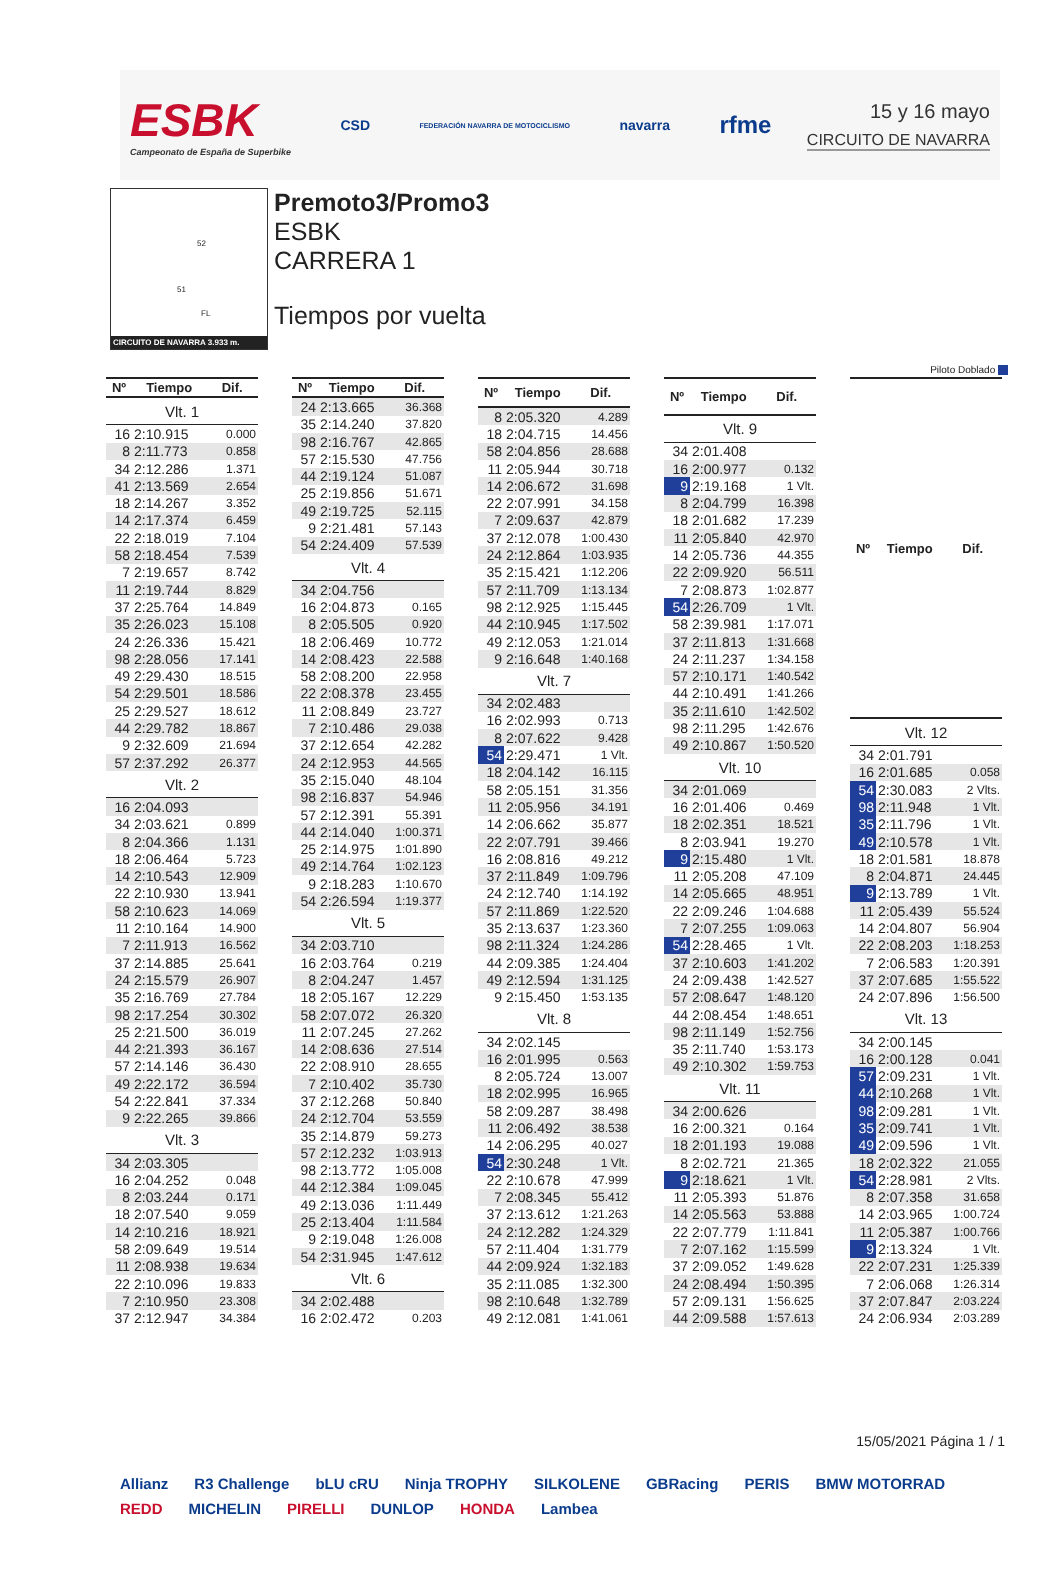ESBK
Campeonato de España de Superbike
CSD
FEDERACIÓN NAVARRA DE MOTOCICLISMO
navarra
rfme
15 y 16 mayo
CIRCUITO DE NAVARRA
52
51
FL
CIRCUITO DE NAVARRA 3.933 m.
Premoto3/Promo3
ESBK
CARRERA 1
Tiempos por vuelta
Piloto Doblado
| Nº | Tiempo | Dif. |
| --- | --- | --- |
| Vlt. 1 | | |
| 16 | 2:10.915 | 0.000 |
| 8 | 2:11.773 | 0.858 |
| 34 | 2:12.286 | 1.371 |
| 41 | 2:13.569 | 2.654 |
| 18 | 2:14.267 | 3.352 |
| 14 | 2:17.374 | 6.459 |
| 22 | 2:18.019 | 7.104 |
| 58 | 2:18.454 | 7.539 |
| 7 | 2:19.657 | 8.742 |
| 11 | 2:19.744 | 8.829 |
| 37 | 2:25.764 | 14.849 |
| 35 | 2:26.023 | 15.108 |
| 24 | 2:26.336 | 15.421 |
| 98 | 2:28.056 | 17.141 |
| 49 | 2:29.430 | 18.515 |
| 54 | 2:29.501 | 18.586 |
| 25 | 2:29.527 | 18.612 |
| 44 | 2:29.782 | 18.867 |
| 9 | 2:32.609 | 21.694 |
| 57 | 2:37.292 | 26.377 |
| Vlt. 2 | | |
| 16 | 2:04.093 | |
| 34 | 2:03.621 | 0.899 |
| 8 | 2:04.366 | 1.131 |
| 18 | 2:06.464 | 5.723 |
| 14 | 2:10.543 | 12.909 |
| 22 | 2:10.930 | 13.941 |
| 58 | 2:10.623 | 14.069 |
| 11 | 2:10.164 | 14.900 |
| 7 | 2:11.913 | 16.562 |
| 37 | 2:14.885 | 25.641 |
| 24 | 2:15.579 | 26.907 |
| 35 | 2:16.769 | 27.784 |
| 98 | 2:17.254 | 30.302 |
| 25 | 2:21.500 | 36.019 |
| 44 | 2:21.393 | 36.167 |
| 57 | 2:14.146 | 36.430 |
| 49 | 2:22.172 | 36.594 |
| 54 | 2:22.841 | 37.334 |
| 9 | 2:22.265 | 39.866 |
| Vlt. 3 | | |
| 34 | 2:03.305 | |
| 16 | 2:04.252 | 0.048 |
| 8 | 2:03.244 | 0.171 |
| 18 | 2:07.540 | 9.059 |
| 14 | 2:10.216 | 18.921 |
| 58 | 2:09.649 | 19.514 |
| 11 | 2:08.938 | 19.634 |
| 22 | 2:10.096 | 19.833 |
| 7 | 2:10.950 | 23.308 |
| 37 | 2:12.947 | 34.384 |
| Nº | Tiempo | Dif. |
| --- | --- | --- |
| 24 | 2:13.665 | 36.368 |
| 35 | 2:14.240 | 37.820 |
| 98 | 2:16.767 | 42.865 |
| 57 | 2:15.530 | 47.756 |
| 44 | 2:19.124 | 51.087 |
| 25 | 2:19.856 | 51.671 |
| 49 | 2:19.725 | 52.115 |
| 9 | 2:21.481 | 57.143 |
| 54 | 2:24.409 | 57.539 |
| Vlt. 4 | | |
| 34 | 2:04.756 | |
| 16 | 2:04.873 | 0.165 |
| 8 | 2:05.505 | 0.920 |
| 18 | 2:06.469 | 10.772 |
| 14 | 2:08.423 | 22.588 |
| 58 | 2:08.200 | 22.958 |
| 22 | 2:08.378 | 23.455 |
| 11 | 2:08.849 | 23.727 |
| 7 | 2:10.486 | 29.038 |
| 37 | 2:12.654 | 42.282 |
| 24 | 2:12.953 | 44.565 |
| 35 | 2:15.040 | 48.104 |
| 98 | 2:16.837 | 54.946 |
| 57 | 2:12.391 | 55.391 |
| 44 | 2:14.040 | 1:00.371 |
| 25 | 2:14.975 | 1:01.890 |
| 49 | 2:14.764 | 1:02.123 |
| 9 | 2:18.283 | 1:10.670 |
| 54 | 2:26.594 | 1:19.377 |
| Vlt. 5 | | |
| 34 | 2:03.710 | |
| 16 | 2:03.764 | 0.219 |
| 8 | 2:04.247 | 1.457 |
| 18 | 2:05.167 | 12.229 |
| 58 | 2:07.072 | 26.320 |
| 11 | 2:07.245 | 27.262 |
| 14 | 2:08.636 | 27.514 |
| 22 | 2:08.910 | 28.655 |
| 7 | 2:10.402 | 35.730 |
| 37 | 2:12.268 | 50.840 |
| 24 | 2:12.704 | 53.559 |
| 35 | 2:14.879 | 59.273 |
| 57 | 2:12.232 | 1:03.913 |
| 98 | 2:13.772 | 1:05.008 |
| 44 | 2:12.384 | 1:09.045 |
| 49 | 2:13.036 | 1:11.449 |
| 25 | 2:13.404 | 1:11.584 |
| 9 | 2:19.048 | 1:26.008 |
| 54 | 2:31.945 | 1:47.612 |
| Vlt. 6 | | |
| 34 | 2:02.488 | |
| 16 | 2:02.472 | 0.203 |
| Nº | Tiempo | Dif. |
| --- | --- | --- |
| 8 | 2:05.320 | 4.289 |
| 18 | 2:04.715 | 14.456 |
| 58 | 2:04.856 | 28.688 |
| 11 | 2:05.944 | 30.718 |
| 14 | 2:06.672 | 31.698 |
| 22 | 2:07.991 | 34.158 |
| 7 | 2:09.637 | 42.879 |
| 37 | 2:12.078 | 1:00.430 |
| 24 | 2:12.864 | 1:03.935 |
| 35 | 2:15.421 | 1:12.206 |
| 57 | 2:11.709 | 1:13.134 |
| 98 | 2:12.925 | 1:15.445 |
| 44 | 2:10.945 | 1:17.502 |
| 49 | 2:12.053 | 1:21.014 |
| 9 | 2:16.648 | 1:40.168 |
| Vlt. 7 | | |
| 34 | 2:02.483 | |
| 16 | 2:02.993 | 0.713 |
| 8 | 2:07.622 | 9.428 |
| 54 | 2:29.471 | 1 Vlt. |
| 18 | 2:04.142 | 16.115 |
| 58 | 2:05.151 | 31.356 |
| 11 | 2:05.956 | 34.191 |
| 14 | 2:06.662 | 35.877 |
| 22 | 2:07.791 | 39.466 |
| 16 | 2:08.816 | 49.212 |
| 37 | 2:11.849 | 1:09.796 |
| 24 | 2:12.740 | 1:14.192 |
| 57 | 2:11.869 | 1:22.520 |
| 35 | 2:13.637 | 1:23.360 |
| 98 | 2:11.324 | 1:24.286 |
| 44 | 2:09.385 | 1:24.404 |
| 49 | 2:12.594 | 1:31.125 |
| 9 | 2:15.450 | 1:53.135 |
| Vlt. 8 | | |
| 34 | 2:02.145 | |
| 16 | 2:01.995 | 0.563 |
| 8 | 2:05.724 | 13.007 |
| 18 | 2:02.995 | 16.965 |
| 58 | 2:09.287 | 38.498 |
| 11 | 2:06.492 | 38.538 |
| 14 | 2:06.295 | 40.027 |
| 54 | 2:30.248 | 1 Vlt. |
| 22 | 2:10.678 | 47.999 |
| 7 | 2:08.345 | 55.412 |
| 37 | 2:13.612 | 1:21.263 |
| 24 | 2:12.282 | 1:24.329 |
| 57 | 2:11.404 | 1:31.779 |
| 44 | 2:09.924 | 1:32.183 |
| 35 | 2:11.085 | 1:32.300 |
| 98 | 2:10.648 | 1:32.789 |
| 49 | 2:12.081 | 1:41.061 |
| Nº | Tiempo | Dif. |
| --- | --- | --- |
| Vlt. 9 | | |
| 34 | 2:01.408 | |
| 16 | 2:00.977 | 0.132 |
| 9 | 2:19.168 | 1 Vlt. |
| 8 | 2:04.799 | 16.398 |
| 18 | 2:01.682 | 17.239 |
| 11 | 2:05.840 | 42.970 |
| 14 | 2:05.736 | 44.355 |
| 22 | 2:09.920 | 56.511 |
| 7 | 2:08.873 | 1:02.877 |
| 54 | 2:26.709 | 1 Vlt. |
| 58 | 2:39.981 | 1:17.071 |
| 37 | 2:11.813 | 1:31.668 |
| 24 | 2:11.237 | 1:34.158 |
| 57 | 2:10.171 | 1:40.542 |
| 44 | 2:10.491 | 1:41.266 |
| 35 | 2:11.610 | 1:42.502 |
| 98 | 2:11.295 | 1:42.676 |
| 49 | 2:10.867 | 1:50.520 |
| Vlt. 10 | | |
| 34 | 2:01.069 | |
| 16 | 2:01.406 | 0.469 |
| 18 | 2:02.351 | 18.521 |
| 8 | 2:03.941 | 19.270 |
| 9 | 2:15.480 | 1 Vlt. |
| 11 | 2:05.208 | 47.109 |
| 14 | 2:05.665 | 48.951 |
| 22 | 2:09.246 | 1:04.688 |
| 7 | 2:07.255 | 1:09.063 |
| 54 | 2:28.465 | 1 Vlt. |
| 37 | 2:10.603 | 1:41.202 |
| 24 | 2:09.438 | 1:42.527 |
| 57 | 2:08.647 | 1:48.120 |
| 44 | 2:08.454 | 1:48.651 |
| 98 | 2:11.149 | 1:52.756 |
| 35 | 2:11.740 | 1:53.173 |
| 49 | 2:10.302 | 1:59.753 |
| Vlt. 11 | | |
| 34 | 2:00.626 | |
| 16 | 2:00.321 | 0.164 |
| 18 | 2:01.193 | 19.088 |
| 8 | 2:02.721 | 21.365 |
| 9 | 2:18.621 | 1 Vlt. |
| 11 | 2:05.393 | 51.876 |
| 14 | 2:05.563 | 53.888 |
| 22 | 2:07.779 | 1:11.841 |
| 7 | 2:07.162 | 1:15.599 |
| 37 | 2:09.052 | 1:49.628 |
| 24 | 2:08.494 | 1:50.395 |
| 57 | 2:09.131 | 1:56.625 |
| 44 | 2:09.588 | 1:57.613 |
| Nº | Tiempo | Dif. |
| --- | --- | --- |
| Vlt. 12 | | |
| 34 | 2:01.791 | |
| 16 | 2:01.685 | 0.058 |
| 54 | 2:30.083 | 2 Vlts. |
| 98 | 2:11.948 | 1 Vlt. |
| 35 | 2:11.796 | 1 Vlt. |
| 49 | 2:10.578 | 1 Vlt. |
| 18 | 2:01.581 | 18.878 |
| 8 | 2:04.871 | 24.445 |
| 9 | 2:13.789 | 1 Vlt. |
| 11 | 2:05.439 | 55.524 |
| 14 | 2:04.807 | 56.904 |
| 22 | 2:08.203 | 1:18.253 |
| 7 | 2:06.583 | 1:20.391 |
| 37 | 2:07.685 | 1:55.522 |
| 24 | 2:07.896 | 1:56.500 |
| Vlt. 13 | | |
| 34 | 2:00.145 | |
| 16 | 2:00.128 | 0.041 |
| 57 | 2:09.231 | 1 Vlt. |
| 44 | 2:10.268 | 1 Vlt. |
| 98 | 2:09.281 | 1 Vlt. |
| 35 | 2:09.741 | 1 Vlt. |
| 49 | 2:09.596 | 1 Vlt. |
| 18 | 2:02.322 | 21.055 |
| 54 | 2:28.981 | 2 Vlts. |
| 8 | 2:07.358 | 31.658 |
| 14 | 2:03.965 | 1:00.724 |
| 11 | 2:05.387 | 1:00.766 |
| 9 | 2:13.324 | 1 Vlt. |
| 22 | 2:07.231 | 1:25.339 |
| 7 | 2:06.068 | 1:26.314 |
| 37 | 2:07.847 | 2:03.224 |
| 24 | 2:06.934 | 2:03.289 |
15/05/2021 Página 1 / 1
Allianz R3 Challenge bLU cRU Ninja TROPHY SILKOLENE GBRacing PERIS BMW MOTORRAD REDD MICHELIN PIRELLI DUNLOP HONDA Lambea